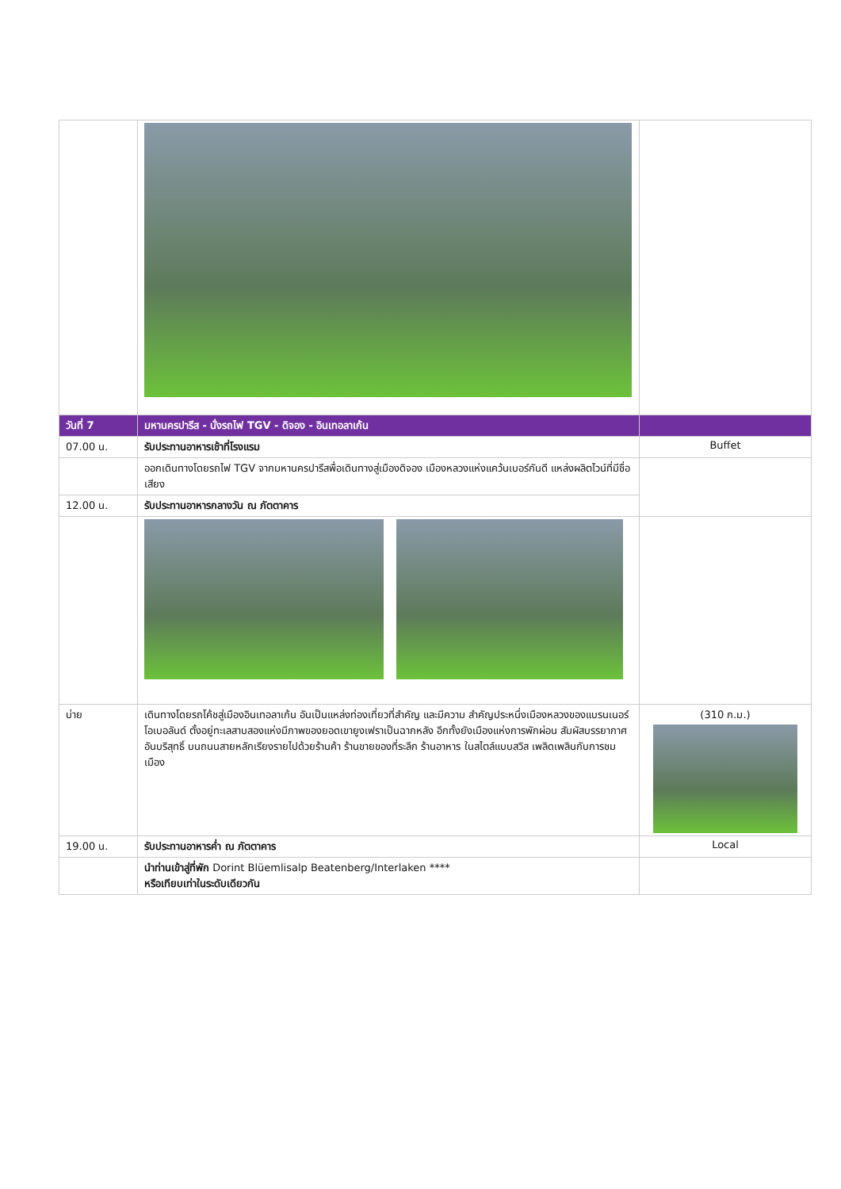| วันที่ 7 | มหานครปารีส - นั่งรถไฟ TGV - ดิจอง - อินเทอลาเก้น | |
| 07.00 น. | รับประทานอาหารเช้าที่โรงแรม | Buffet |
| | ออกเดินทางโดยรถไฟ TGV จากมหานครปารีสพื่อเดินทางสู่เมืองดิจอง เมืองหลวงแห่งแคว้นเบอร์กันดี แหล่งผลิตไวน์ที่มีชื่อเสียง | |
| 12.00 น. | รับประทานอาหารกลางวัน ณ ภัตตาคาร | |
| บ่าย | เดินทางโดยรถโค้ชสู่เมืองอินเทอลาเก้น อันเป็นแหล่งท่องเที่ยวที่สำคัญ และมีความ สำคัญประหนึ่งเมืองหลวงของแบรนเนอร์โอเบอลันด์ ตั้งอยู่ทะเลสาบสองแห่งมีภาพของยอดเขายูงเฟราเป็นฉากหลัง อีกทั้งยังเมืองแห่งการพักผ่อน สัมผัสบรรยากาศอันบริสุทธิ์ บนถนนสายหลักเรียงรายไปด้วยร้านค้า ร้านขายของที่ระลึก ร้านอาหาร ในสไตล์แบบสวิส เพลิดเพลินกับการชมเมือง | (310 ก.ม.) |
| 19.00 น. | รับประทานอาหารค่ำ ณ ภัตตาคาร | Local |
| | นำท่านเข้าสู่ที่พัก Dorint Blüemlisalp Beatenberg/Interlaken **** หรือเทียบเท่าในระดับเดียวกัน | |